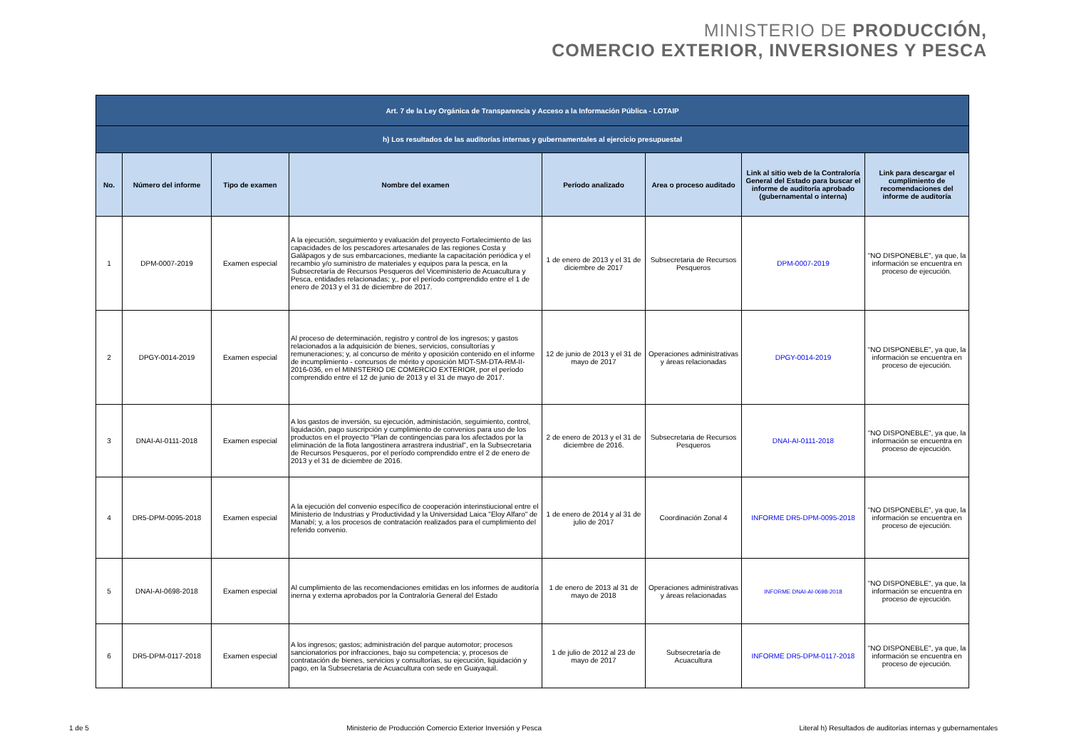MINISTERIO DE PRODUCCIÓN,
COMERCIO EXTERIOR, INVERSIONES Y PESCA
| Art. 7 de la Ley Orgánica de Transparencia y Acceso a la Información Pública - LOTAIP | | | | | | | |
| h) Los resultados de las auditorías internas y gubernamentales al ejercicio presupuestal | | | | | | | |
| No. | Número del informe | Tipo de examen | Nombre del examen | Período analizado | Area o proceso auditado | Link al sitio web de la Contraloría General del Estado para buscar el informe de auditoría aprobado (gubernamental o interna) | Link para descargar el cumplimiento de recomendaciones del informe de auditoría |
| 1 | DPM-0007-2019 | Examen especial | A la ejecución, seguimiento y evaluación del proyecto Fortalecimiento de las capacidades de los pescadores artesanales de las regiones Costa y Galápagos y de sus embarcaciones, mediante la capacitación periódica y el recambio y/o suministro de materiales y equipos para la pesca, en la Subsecretaría de Recursos Pesqueros del Viceministerio de Acuacultura y Pesca, entidades relacionadas; y,, por el período comprendido entre el 1 de enero de 2013 y el 31 de diciembre de 2017. | 1 de enero de 2013 y el 31 de diciembre de 2017 | Subsecretaria de Recursos Pesqueros | DPM-0007-2019 | "NO DISPONEBLE", ya que, la información se encuentra en proceso de ejecución. |
| 2 | DPGY-0014-2019 | Examen especial | Al proceso de determinación, registro y control de los ingresos; y gastos relacionados a la adquisición de bienes, servicios, consultorías y remuneraciones; y, al concurso de mérito y oposición contenido en el informe de incumplimiento - concursos de mérito y oposición MDT-SM-DTA-RM-II-2016-036, en el MINISTERIO DE COMERCIO EXTERIOR, por el período comprendido entre el 12 de junio de 2013 y el 31 de mayo de 2017. | 12 de junio de 2013 y el 31 de mayo de 2017 | Operaciones administrativas y áreas relacionadas | DPGY-0014-2019 | "NO DISPONEBLE", ya que, la información se encuentra en proceso de ejecución. |
| 3 | DNAI-AI-0111-2018 | Examen especial | A los gastos de inversión, su ejecución, administación, seguimiento, control, liquidación, pago suscripción y cumplimiento de convenios para uso de los productos en el proyecto "Plan de contingencias para los afectados por la eliminación de la flota langostinera arrastrera industrial", en la Subsecretaria de Recursos Pesqueros, por el período comprendido entre el 2 de enero de 2013 y el 31 de diciembre de 2016. | 2 de enero de 2013 y el 31 de diciembre de 2016. | Subsecretaria de Recursos Pesqueros | DNAI-AI-0111-2018 | "NO DISPONEBLE", ya que, la información se encuentra en proceso de ejecución. |
| 4 | DR5-DPM-0095-2018 | Examen especial | A la ejecución del convenio específico de cooperación interinstiucional entre el Ministerio de Industrias y Productividad y la Universidad Laica "Eloy Alfaro" de Manabí; y, a los procesos de contratación realizados para el cumplimiento del referido convenio. | 1 de enero de 2014 y al 31 de julio de 2017 | Coordinación Zonal 4 | INFORME DR5-DPM-0095-2018 | "NO DISPONEBLE", ya que, la información se encuentra en proceso de ejecución. |
| 5 | DNAI-AI-0698-2018 | Examen especial | Al cumplimiento de las recomendaciones emitidas en los informes de auditoría inerna y externa aprobados por la Contraloría General del Estado | 1 de enero de 2013 al 31 de mayo de 2018 | Operaciones administrativas y áreas relacionadas | INFORME DNAI-AI-0698-2018 | "NO DISPONEBLE", ya que, la información se encuentra en proceso de ejecución. |
| 6 | DR5-DPM-0117-2018 | Examen especial | A los ingresos; gastos; administración del parque automotor; procesos sancionatorios por infracciones, bajo su competencia; y, procesos de contratación de bienes, servicios y consultorías, su ejecución, liquidación y pago, en la Subsecretaria de Acuacultura con sede en Guayaquil. | 1 de julio de 2012 al 23 de mayo de 2017 | Subsecretaría de Acuacultura | INFORME DR5-DPM-0117-2018 | "NO DISPONEBLE", ya que, la información se encuentra en proceso de ejecución. |
1 de 5 Ministerio de Producción Comercio Exterior Inversión y Pesca Literal h) Resultados de auditorías internas y gubernamentales